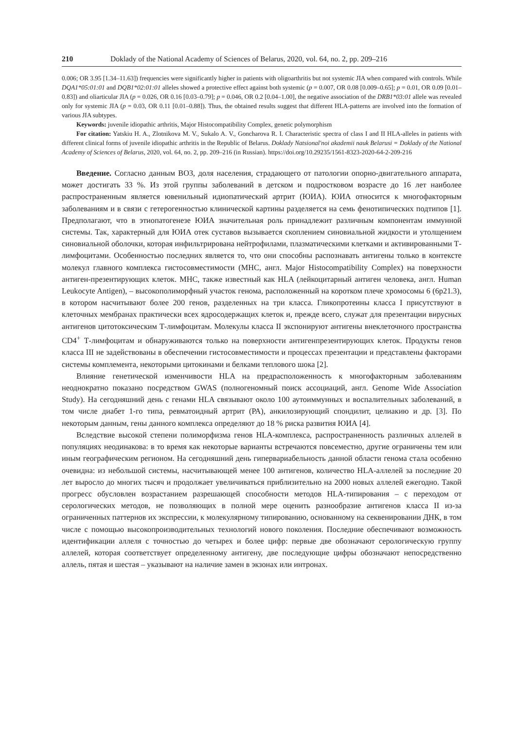210 Doklady of the National Academy of Sciences of Belarus, 2020, vol. 64, no. 2, pp. 209–216
0.006; OR 3.95 [1.34–11.63]) frequencies were significantly higher in patients with oligoarthritis but not systemic JIA when compared with controls. While DQA1*05:01:01 and DQB1*02:01:01 alleles showed a protective effect against both systemic (p = 0.007, OR 0.08 [0.009–0.65]; p = 0.01, OR 0.09 [0.01–0.83]) and oliarticular JIA (p = 0.026, OR 0.16 [0.03–0.79]; p = 0.046, OR 0.2 [0.04–1.00], the negative association of the DRB1*03:01 allele was revealed only for systemic JIA (p = 0.03, OR 0.11 [0.01–0.88]). Thus, the obtained results suggest that different HLA-patterns are involved into the formation of various JIA subtypes.
Keywords: juvenile idiopathic arthritis, Major Histocompatibility Complex, genetic polymorphism
For citation: Yatskiu H. A., Zlotnikova M. V., Sukalo A. V., Goncharova R. I. Characteristic spectra of class I and II HLA-alleles in patients with different clinical forms of juvenile idiopathic arthritis in the Republic of Belarus. Doklady Natsional'noi akademii nauk Belarusi = Doklady of the National Academy of Sciences of Belarus, 2020, vol. 64, no. 2, pp. 209–216 (in Russian). https://doi.org/10.29235/1561-8323-2020-64-2-209-216
Введение. Согласно данным ВОЗ, доля населения, страдающего от патологии опорно-двигательного аппарата, может достигать 33 %. Из этой группы заболеваний в детском и подростковом возрасте до 16 лет наиболее распространенным является ювенильный идиопатический артрит (ЮИА). ЮИА относится к многофакторным заболеваниям и в связи с гетерогенностью клинической картины разделяется на семь фенотипических подтипов [1]. Предполагают, что в этиопатогенезе ЮИА значительная роль принадлежит различным компонентам иммунной системы. Так, характерный для ЮИА отек суставов вызывается скоплением синовиальной жидкости и утолщением синовиальной оболочки, которая инфильтрирована нейтрофилами, плазматическими клетками и активированными Т-лимфоцитами. Особенностью последних является то, что они способны распознавать антигены только в контексте молекул главного комплекса гистосовместимости (МНС, англ. Major Histocompatibility Complex) на поверхности антиген-презентирующих клеток. МНС, также известный как HLA (лейкоцитарный антиген человека, англ. Human Leukocyte Antigen), – высокополиморфный участок генома, расположенный на коротком плече хромосомы 6 (6р21.3), в котором насчитывают более 200 генов, разделенных на три класса. Гликопротеины класса I присутствуют в клеточных мембранах практически всех ядросодержащих клеток и, прежде всего, служат для презентации вирусных антигенов цитотоксическим Т-лимфоцитам. Молекулы класса II экспонируют антигены внеклеточного пространства CD4<sup>+</sup> Т-лимфоцитам и обнаруживаются только на поверхности антигенпрезентирующих клеток. Продукты генов класса III не задействованы в обеспечении гистосовместимости и процессах презентации и представлены факторами системы комплемента, некоторыми цитокинами и белками теплового шока [2].
Влияние генетической изменчивости HLA на предрасположенность к многофакторным заболеваниям неоднократно показано посредством GWAS (полногеномный поиск ассоциаций, англ. Genome Wide Association Study). На сегодняшний день с генами HLA связывают около 100 аутоиммунных и воспалительных заболеваний, в том числе диабет 1-го типа, ревматоидный артрит (РА), анкилозирующий спондилит, целиакию и др. [3]. По некоторым данным, гены данного комплекса определяют до 18 % риска развития ЮИА [4].
Вследствие высокой степени полиморфизма генов HLA-комплекса, распространенность различных аллелей в популяциях неодинакова: в то время как некоторые варианты встречаются повсеместно, другие ограничены тем или иным географическим регионом. На сегодняшний день гипервариабельность данной области генома стала особенно очевидна: из небольшой системы, насчитывающей менее 100 антигенов, количество HLA-аллелей за последние 20 лет выросло до многих тысяч и продолжает увеличиваться приблизительно на 2000 новых аллелей ежегодно. Такой прогресс обусловлен возрастанием разрешающей способности методов HLA-типирования – с переходом от серологических методов, не позволяющих в полной мере оценить разнообразие антигенов класса II из-за ограниченных паттернов их экспрессии, к молекулярному типированию, основанному на секвенировании ДНК, в том числе с помощью высокопроизводительных технологий нового поколения. Последние обеспечивают возможность идентификации аллеля с точностью до четырех и более цифр: первые две обозначают серологическую группу аллелей, которая соответствует определенному антигену, две последующие цифры обозначают непосредственно аллель, пятая и шестая – указывают на наличие замен в экзонах или интронах.